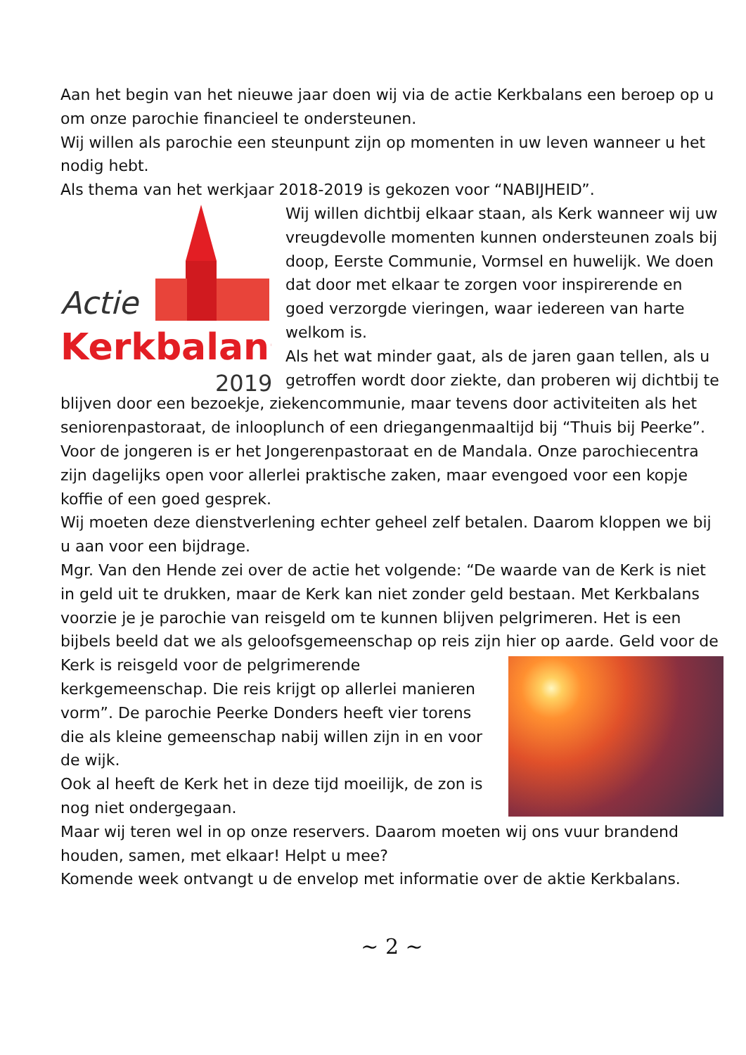Aan het begin van het nieuwe jaar doen wij via de actie Kerkbalans een beroep op u om onze parochie financieel te ondersteunen.
Wij willen als parochie een steunpunt zijn op momenten in uw leven wanneer u het nodig hebt.
Als thema van het werkjaar 2018-2019 is gekozen voor “NABIJHEID”.
Actie
Kerkbalans
2019
Wij willen dichtbij elkaar staan, als Kerk wanneer wij uw vreugdevolle momenten kunnen ondersteunen zoals bij doop, Eerste Communie, Vormsel en huwelijk. We doen dat door met elkaar te zorgen voor inspirerende en goed verzorgde vieringen, waar iedereen van harte welkom is.
Als het wat minder gaat, als de jaren gaan tellen, als u getroffen wordt door ziekte, dan proberen wij dichtbij te blijven door een bezoekje, ziekencommunie, maar tevens door activiteiten als het seniorenpastoraat, de inlooplunch of een driegangenmaaltijd bij “Thuis bij Peerke”.
Voor de jongeren is er het Jongerenpastoraat en de Mandala. Onze parochiecentra zijn dagelijks open voor allerlei praktische zaken, maar evengoed voor een kopje koffie of een goed gesprek.
Wij moeten deze dienstverlening echter geheel zelf betalen. Daarom kloppen we bij u aan voor een bijdrage.
Mgr. Van den Hende zei over de actie het volgende: “De waarde van de Kerk is niet in geld uit te drukken, maar de Kerk kan niet zonder geld bestaan. Met Kerkbalans voorzie je je parochie van reisgeld om te kunnen blijven pelgrimeren. Het is een bijbels beeld dat we als geloofsgemeenschap op reis zijn hier op aarde. Geld voor de Kerk is reisgeld voor de pelgrimerende kerkgemeenschap. Die reis krijgt op allerlei manieren vorm”. De parochie Peerke Donders heeft vier torens die als kleine gemeenschap nabij willen zijn in en voor de wijk.
Ook al heeft de Kerk het in deze tijd moeilijk, de zon is nog niet ondergegaan.
Maar wij teren wel in op onze reservers. Daarom moeten wij ons vuur brandend houden, samen, met elkaar! Helpt u mee?
Komende week ontvangt u de envelop met informatie over de aktie Kerkbalans.
~ 2 ~